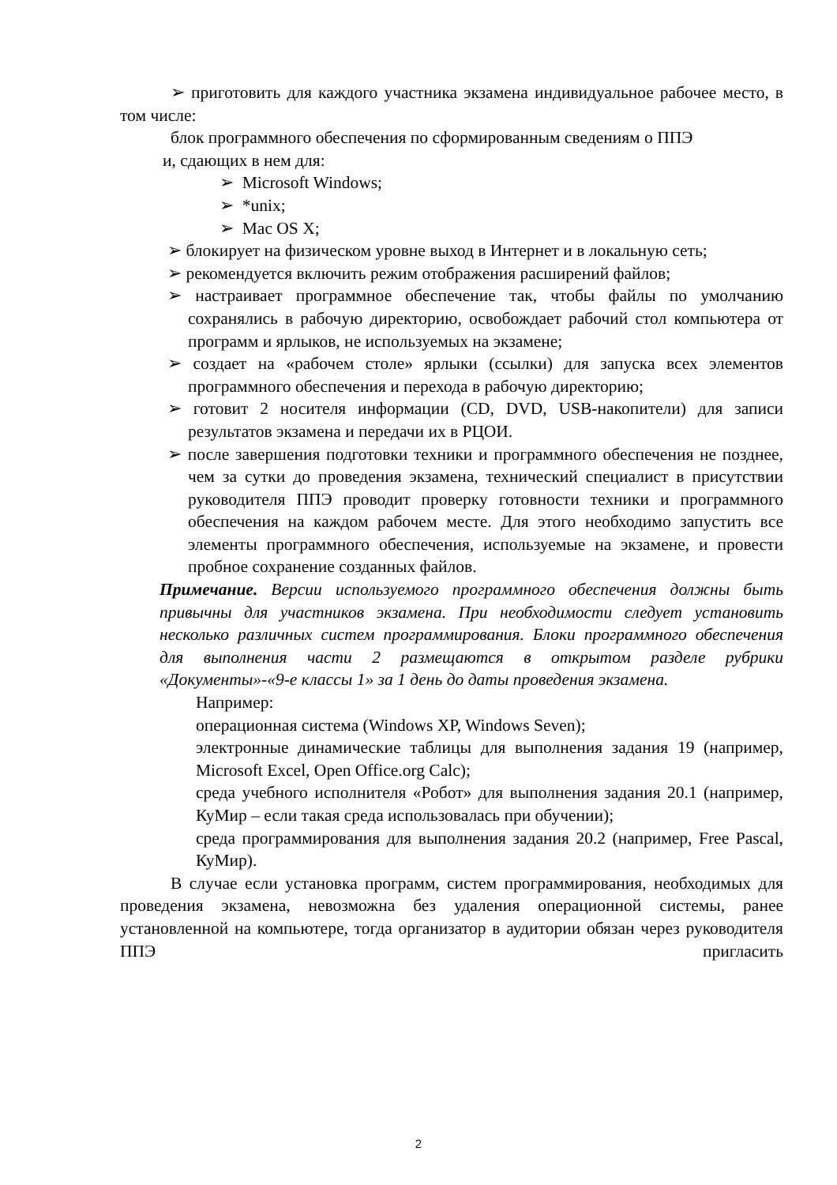➢ приготовить для каждого участника экзамена индивидуальное рабочее место, в том числе:
блок программного обеспечения по сформированным сведениям о ППЭ
и, сдающих в нем для:
➢ Microsoft Windows;
➢ *unix;
➢ Mac OS X;
➢ блокирует на физическом уровне выход в Интернет и в локальную сеть;
➢ рекомендуется включить режим отображения расширений файлов;
➢ настраивает программное обеспечение так, чтобы файлы по умолчанию сохранялись в рабочую директорию, освобождает рабочий стол компьютера от программ и ярлыков, не используемых на экзамене;
➢ создает на «рабочем столе» ярлыки (ссылки) для запуска всех элементов программного обеспечения и перехода в рабочую директорию;
➢ готовит 2 носителя информации (CD, DVD, USB-накопители) для записи результатов экзамена и передачи их в РЦОИ.
➢ после завершения подготовки техники и программного обеспечения не позднее, чем за сутки до проведения экзамена, технический специалист в присутствии руководителя ППЭ проводит проверку готовности техники и программного обеспечения на каждом рабочем месте. Для этого необходимо запустить все элементы программного обеспечения, используемые на экзамене, и провести пробное сохранение созданных файлов.
Примечание. Версии используемого программного обеспечения должны быть привычны для участников экзамена. При необходимости следует установить несколько различных систем программирования. Блоки программного обеспечения для выполнения части 2 размещаются в открытом разделе рубрики «Документы»-«9-е классы 1» за 1 день до даты проведения экзамена.
Например:
операционная система (Windows XP, Windows Seven);
электронные динамические таблицы для выполнения задания 19 (например, Microsoft Excel, Open Office.org Calc);
среда учебного исполнителя «Робот» для выполнения задания 20.1 (например, КуМир – если такая среда использовалась при обучении);
среда программирования для выполнения задания 20.2 (например, Free Pascal, КуМир).
В случае если установка программ, систем программирования, необходимых для проведения экзамена, невозможна без удаления операционной системы, ранее установленной на компьютере, тогда организатор в аудитории обязан через руководителя ППЭ пригласить
2